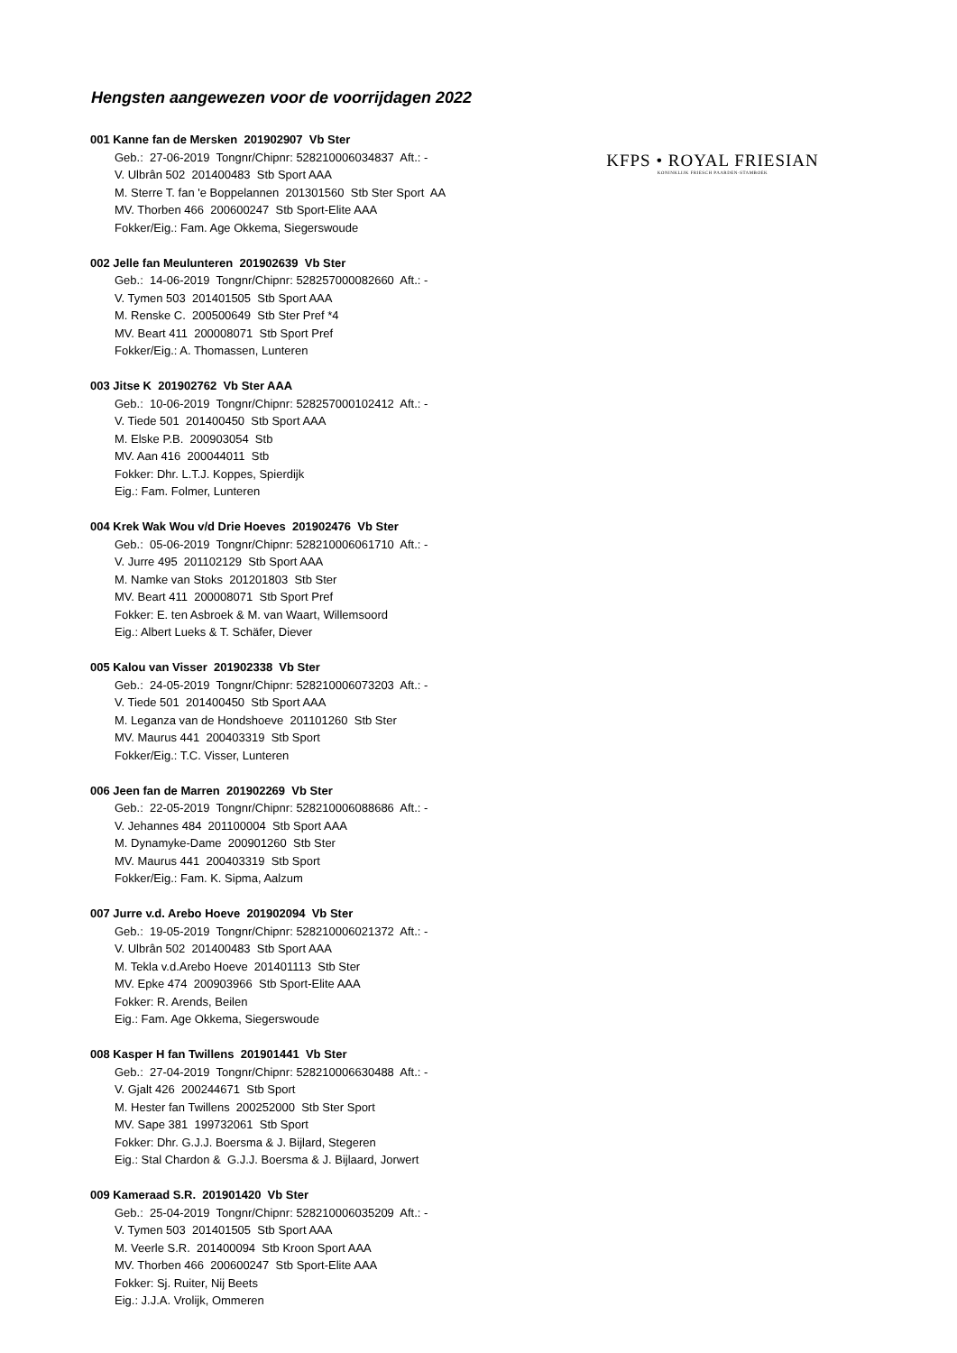Hengsten aangewezen voor de voorrijdagen 2022
KFPS • ROYAL FRIESIAN
KONINKLIJK FRIESCH PAARDEN-STAMBOEK
001 Kanne fan de Mersken 201902907 Vb Ster
Geb.: 27-06-2019 Tongnr/Chipnr: 528210006034837 Aft.: -
V. Ulbrân 502 201400483 Stb Sport AAA
M. Sterre T. fan 'e Boppelannen 201301560 Stb Ster Sport AA
MV. Thorben 466 200600247 Stb Sport-Elite AAA
Fokker/Eig.: Fam. Age Okkema, Siegerswoude
002 Jelle fan Meulunteren 201902639 Vb Ster
Geb.: 14-06-2019 Tongnr/Chipnr: 528257000082660 Aft.: -
V. Tymen 503 201401505 Stb Sport AAA
M. Renske C. 200500649 Stb Ster Pref *4
MV. Beart 411 200008071 Stb Sport Pref
Fokker/Eig.: A. Thomassen, Lunteren
003 Jitse K 201902762 Vb Ster AAA
Geb.: 10-06-2019 Tongnr/Chipnr: 528257000102412 Aft.: -
V. Tiede 501 201400450 Stb Sport AAA
M. Elske P.B. 200903054 Stb
MV. Aan 416 200044011 Stb
Fokker: Dhr. L.T.J. Koppes, Spierdijk
Eig.: Fam. Folmer, Lunteren
004 Krek Wak Wou v/d Drie Hoeves 201902476 Vb Ster
Geb.: 05-06-2019 Tongnr/Chipnr: 528210006061710 Aft.: -
V. Jurre 495 201102129 Stb Sport AAA
M. Namke van Stoks 201201803 Stb Ster
MV. Beart 411 200008071 Stb Sport Pref
Fokker: E. ten Asbroek & M. van Waart, Willemsoord
Eig.: Albert Lueks & T. Schäfer, Diever
005 Kalou van Visser 201902338 Vb Ster
Geb.: 24-05-2019 Tongnr/Chipnr: 528210006073203 Aft.: -
V. Tiede 501 201400450 Stb Sport AAA
M. Leganza van de Hondshoeve 201101260 Stb Ster
MV. Maurus 441 200403319 Stb Sport
Fokker/Eig.: T.C. Visser, Lunteren
006 Jeen fan de Marren 201902269 Vb Ster
Geb.: 22-05-2019 Tongnr/Chipnr: 528210006088686 Aft.: -
V. Jehannes 484 201100004 Stb Sport AAA
M. Dynamyke-Dame 200901260 Stb Ster
MV. Maurus 441 200403319 Stb Sport
Fokker/Eig.: Fam. K. Sipma, Aalzum
007 Jurre v.d. Arebo Hoeve 201902094 Vb Ster
Geb.: 19-05-2019 Tongnr/Chipnr: 528210006021372 Aft.: -
V. Ulbrân 502 201400483 Stb Sport AAA
M. Tekla v.d.Arebo Hoeve 201401113 Stb Ster
MV. Epke 474 200903966 Stb Sport-Elite AAA
Fokker: R. Arends, Beilen
Eig.: Fam. Age Okkema, Siegerswoude
008 Kasper H fan Twillens 201901441 Vb Ster
Geb.: 27-04-2019 Tongnr/Chipnr: 528210006630488 Aft.: -
V. Gjalt 426 200244671 Stb Sport
M. Hester fan Twillens 200252000 Stb Ster Sport
MV. Sape 381 199732061 Stb Sport
Fokker: Dhr. G.J.J. Boersma & J. Bijlard, Stegeren
Eig.: Stal Chardon & G.J.J. Boersma & J. Bijlaard, Jorwert
009 Kameraad S.R. 201901420 Vb Ster
Geb.: 25-04-2019 Tongnr/Chipnr: 528210006035209 Aft.: -
V. Tymen 503 201401505 Stb Sport AAA
M. Veerle S.R. 201400094 Stb Kroon Sport AAA
MV. Thorben 466 200600247 Stb Sport-Elite AAA
Fokker: Sj. Ruiter, Nij Beets
Eig.: J.J.A. Vrolijk, Ommeren